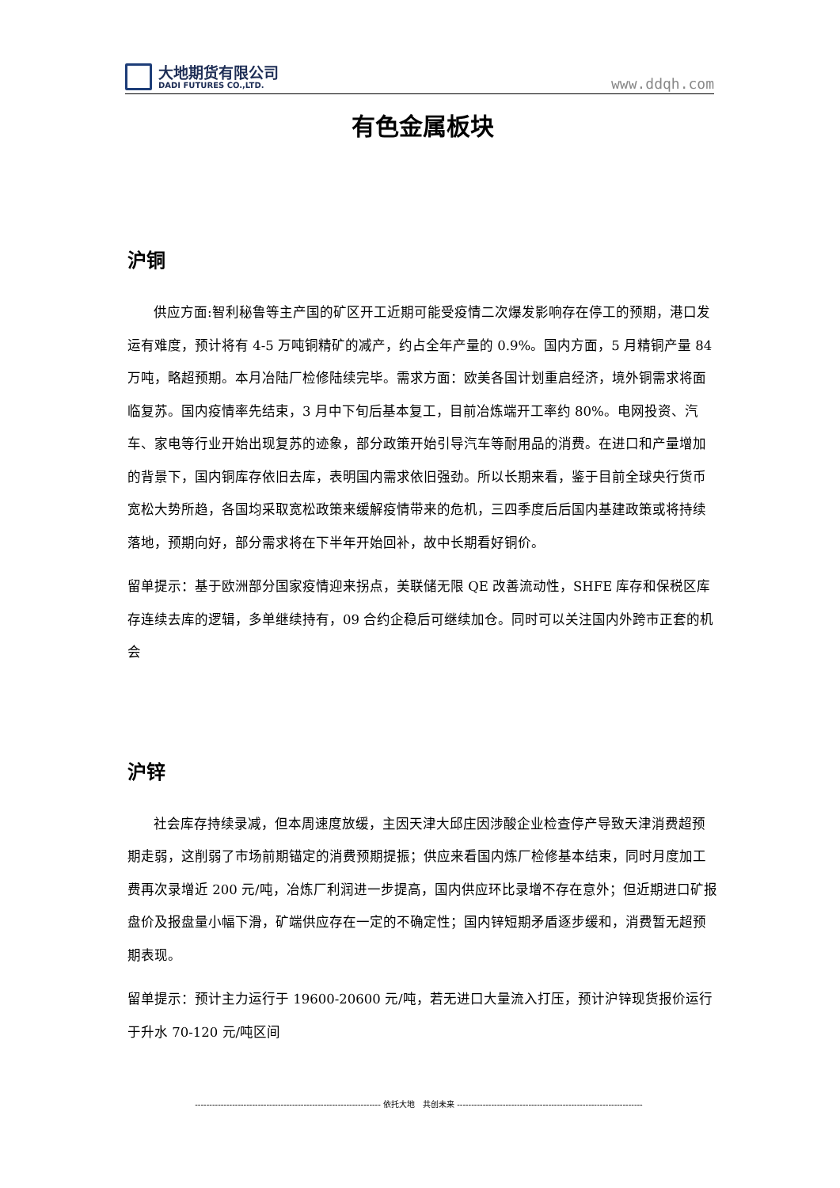大地期货有限公司
DADI FUTURES CO.,LTD.
www.ddqh.com
有色金属板块
沪铜
供应方面:智利秘鲁等主产国的矿区开工近期可能受疫情二次爆发影响存在停工的预期，港口发运有难度，预计将有 4-5 万吨铜精矿的减产，约占全年产量的 0.9%。国内方面，5 月精铜产量 84 万吨，略超预期。本月冶陆厂检修陆续完毕。需求方面：欧美各国计划重启经济，境外铜需求将面临复苏。国内疫情率先结束，3 月中下旬后基本复工，目前冶炼端开工率约 80%。电网投资、汽车、家电等行业开始出现复苏的迹象，部分政策开始引导汽车等耐用品的消费。在进口和产量增加的背景下，国内铜库存依旧去库，表明国内需求依旧强劲。所以长期来看，鉴于目前全球央行货币宽松大势所趋，各国均采取宽松政策来缓解疫情带来的危机，三四季度后后国内基建政策或将持续落地，预期向好，部分需求将在下半年开始回补，故中长期看好铜价。
留单提示：基于欧洲部分国家疫情迎来拐点，美联储无限 QE 改善流动性，SHFE 库存和保税区库存连续去库的逻辑，多单继续持有，09 合约企稳后可继续加仓。同时可以关注国内外跨市正套的机会
沪锌
社会库存持续录减，但本周速度放缓，主因天津大邱庄因涉酸企业检查停产导致天津消费超预期走弱，这削弱了市场前期锚定的消费预期提振；供应来看国内炼厂检修基本结束，同时月度加工费再次录增近 200 元/吨，冶炼厂利润进一步提高，国内供应环比录增不存在意外；但近期进口矿报盘价及报盘量小幅下滑，矿端供应存在一定的不确定性；国内锌短期矛盾逐步缓和，消费暂无超预期表现。
留单提示：预计主力运行于 19600-20600 元/吨，若无进口大量流入打压，预计沪锌现货报价运行于升水 70-120 元/吨区间
----------------------------------------------------------------- 依托大地　共创未来 -----------------------------------------------------------------